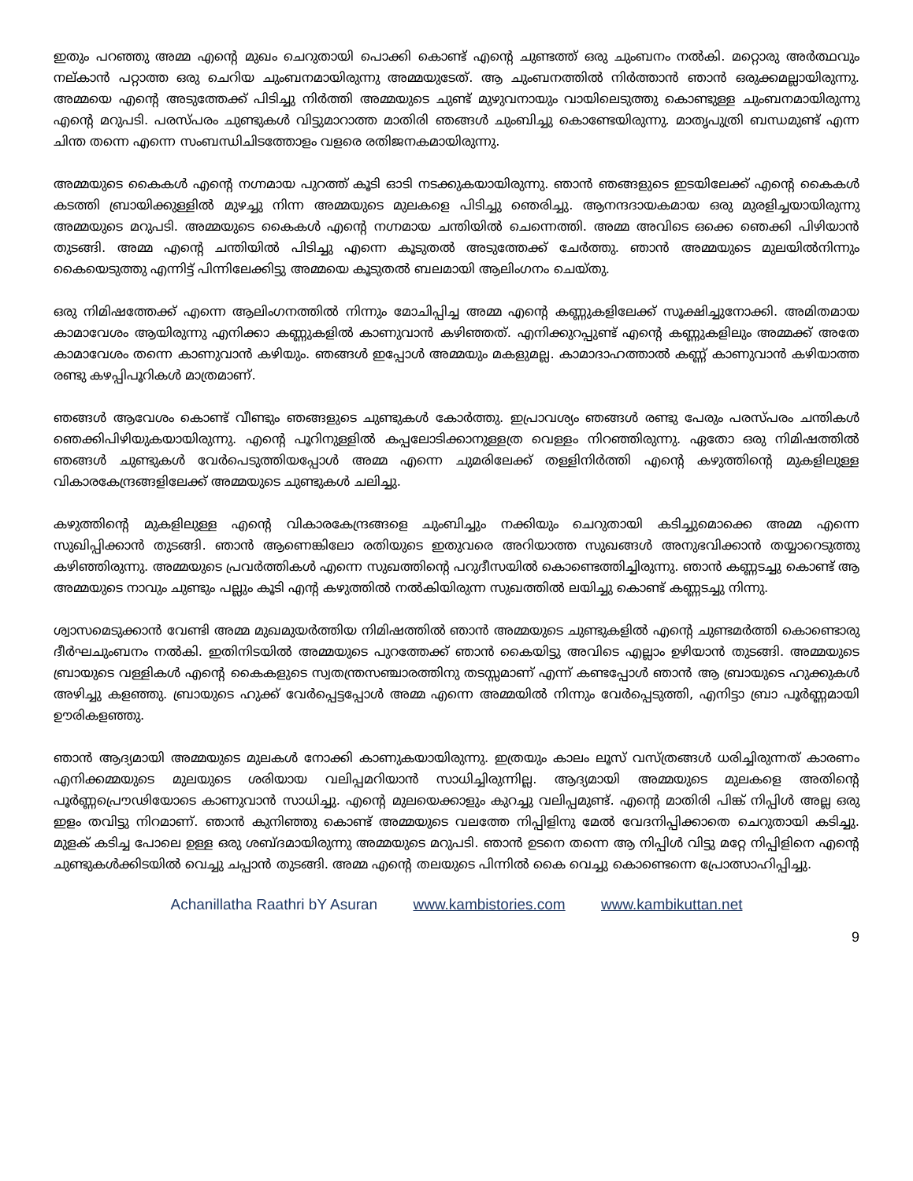ഇതും പറഞ്ഞു അമ്മ എന്റെ മുഖം ചെറുതായി പൊക്കി കൊണ്ട് എന്റെ ചുണ്ടത്ത് ഒരു ചുംബനം നൽകി. മറ്റൊരു അർത്ഥവും നല്കാൻ പറ്റാത്ത ഒരു ചെറിയ ചുംബനമായിരുന്നു അമ്മയുടേത്. ആ ചുംബനത്തിൽ നിർത്താൻ ഞാൻ ഒരുക്കമല്ലായിരുന്നു. അമ്മയെ എന്റെ അടുത്തേക്ക് പിടിച്ചു നിർത്തി അമ്മയുടെ ചുണ്ട് മുഴുവനായും വായിലെടുത്തു കൊണ്ടുള്ള ചുംബനമായിരുന്നു എന്റെ മറുപടി. പരസ്പരം ചുണ്ടുകൾ വിട്ടുമാറാത്ത മാതിരി ഞങ്ങൾ ചുംബിച്ചു കൊണ്ടേയിരുന്നു. മാതൃപുത്രി ബന്ധമുണ്ട് എന്ന ചിന്ത തന്നെ എന്നെ സംബന്ധിചിടത്തോളം വളരെ രതിജനകമായിരുന്നു.
അമ്മയുടെ കൈകൾ എന്റെ നഗ്നമായ പുറത്ത് കൂടി ഓടി നടക്കുകയായിരുന്നു. ഞാൻ ഞങ്ങളുടെ ഇടയിലേക്ക് എന്റെ കൈകൾ കടത്തി ബ്രായിക്കുള്ളിൽ മുഴച്ചു നിന്ന അമ്മയുടെ മുലകളെ പിടിച്ചു ഞെരിച്ചു. ആനന്ദദായകമായ ഒരു മുരളിച്ചയായിരുന്നു അമ്മയുടെ മറുപടി. അമ്മയുടെ കൈകൾ എന്റെ നഗ്നമായ ചന്തിയിൽ ചെന്നെത്തി. അമ്മ അവിടെ ഒക്കെ ഞെക്കി പിഴിയാൻ തുടങ്ങി. അമ്മ എന്റെ ചന്തിയിൽ പിടിച്ചു എന്നെ കൂടുതൽ അടുത്തേക്ക് ചേർത്തു. ഞാൻ അമ്മയുടെ മുലയിൽനിന്നും കൈയെടുത്തു എന്നിട്ട് പിന്നിലേക്കിട്ടു അമ്മയെ കൂടുതൽ ബലമായി ആലിംഗനം ചെയ്തു.
ഒരു നിമിഷത്തേക്ക് എന്നെ ആലിംഗനത്തിൽ നിന്നും മോചിപ്പിച്ച അമ്മ എന്റെ കണ്ണുകളിലേക്ക് സൂക്ഷിച്ചുനോക്കി. അമിതമായ കാമാവേശം ആയിരുന്നു എനിക്കാ കണ്ണുകളിൽ കാണുവാൻ കഴിഞ്ഞത്. എനിക്കുറപ്പുണ്ട് എന്റെ കണ്ണുകളിലും അമ്മക്ക് അതേ കാമാവേശം തന്നെ കാണുവാൻ കഴിയും. ഞങ്ങൾ ഇപ്പോൾ അമ്മയും മകളുമല്ല. കാമാദാഹത്താൽ കണ്ണ് കാണുവാൻ കഴിയാത്ത രണ്ടു കഴപ്പിപൂറികൾ മാത്രമാണ്.
ഞങ്ങൾ ആവേശം കൊണ്ട് വീണ്ടും ഞങ്ങളുടെ ചുണ്ടുകൾ കോർത്തു. ഇപ്രാവശ്യം ഞങ്ങൾ രണ്ടു പേരും പരസ്പരം ചന്തികൾ ഞെക്കിപിഴിയുകയായിരുന്നു. എന്റെ പൂറിനുള്ളിൽ കപ്പലോടിക്കാനുള്ളത്ര വെള്ളം നിറഞ്ഞിരുന്നു. ഏതോ ഒരു നിമിഷത്തിൽ ഞങ്ങൾ ചുണ്ടുകൾ വേർപെടുത്തിയപ്പോൾ അമ്മ എന്നെ ചുമരിലേക്ക് തള്ളിനിർത്തി എന്റെ കഴുത്തിന്റെ മുകളിലുള്ള വികാരകേന്ദ്രങ്ങളിലേക്ക് അമ്മയുടെ ചുണ്ടുകൾ ചലിച്ചു.
കഴുത്തിന്റെ മുകളിലുള്ള എന്റെ വികാരകേന്ദ്രങ്ങളെ ചുംബിച്ചും നക്കിയും ചെറുതായി കടിച്ചുമൊക്കെ അമ്മ എന്നെ സുഖിപ്പിക്കാൻ തുടങ്ങി. ഞാൻ ആണെങ്കിലോ രതിയുടെ ഇതുവരെ അറിയാത്ത സുഖങ്ങൾ അനുഭവിക്കാൻ തയ്യാറെടുത്തു കഴിഞ്ഞിരുന്നു. അമ്മയുടെ പ്രവർത്തികൾ എന്നെ സുഖത്തിന്റെ പറുദീസയിൽ കൊണ്ടെത്തിച്ചിരുന്നു. ഞാൻ കണ്ണടച്ചു കൊണ്ട് ആ അമ്മയുടെ നാവും ചുണ്ടും പല്ലും കൂടി എന്റ കഴുത്തിൽ നൽകിയിരുന്ന സുഖത്തിൽ ലയിച്ചു കൊണ്ട് കണ്ണടച്ചു നിന്നു.
ശ്വാസമെടുക്കാൻ വേണ്ടി അമ്മ മുഖമുയർത്തിയ നിമിഷത്തിൽ ഞാൻ അമ്മയുടെ ചുണ്ടുകളിൽ എന്റെ ചുണ്ടമർത്തി കൊണ്ടൊരു ദീർഘചുംബനം നൽകി. ഇതിനിടയിൽ അമ്മയുടെ പുറത്തേക്ക് ഞാൻ കൈയിട്ടു അവിടെ എല്ലാം ഉഴിയാൻ തുടങ്ങി. അമ്മയുടെ ബ്രായുടെ വള്ളികൾ എന്റെ കൈകളുടെ സ്വതന്ത്രസഞ്ചാരത്തിനു തടസ്സമാണ് എന്ന് കണ്ടപ്പോൾ ഞാൻ ആ ബ്രായുടെ ഹുക്കുകൾ അഴിച്ചു കളഞ്ഞു. ബ്രായുടെ ഹുക്ക് വേർപ്പെട്ടപ്പോൾ അമ്മ എന്നെ അമ്മയിൽ നിന്നും വേർപ്പെടുത്തി, എനിട്ടാ ബ്രാ പൂർണ്ണമായി ഊരികളഞ്ഞു.
ഞാൻ ആദ്യമായി അമ്മയുടെ മുലകൾ നോക്കി കാണുകയായിരുന്നു. ഇത്രയും കാലം ലൂസ് വസ്ത്രങ്ങൾ ധരിച്ചിരുന്നത് കാരണം എനിക്കമ്മയുടെ മുലയുടെ ശരിയായ വലിപ്പമറിയാൻ സാധിച്ചിരുന്നില്ല. ആദ്യമായി അമ്മയുടെ മുലകളെ അതിന്റെ പൂർണ്ണപ്രൌഢിയോടെ കാണുവാൻ സാധിച്ചു. എന്റെ മുലയെക്കാളും കുറച്ചു വലിപ്പമുണ്ട്. എന്റെ മാതിരി പിങ്ക് നിപ്പിൾ അല്ല ഒരു ഇളം തവിട്ടു നിറമാണ്. ഞാൻ കുനിഞ്ഞു കൊണ്ട് അമ്മയുടെ വലത്തേ നിപ്പിളിനു മേൽ വേദനിപ്പിക്കാതെ ചെറുതായി കടിച്ചു. മുളക് കടിച്ച പോലെ ഉള്ള ഒരു ശബ്ദമായിരുന്നു അമ്മയുടെ മറുപടി. ഞാൻ ഉടനെ തന്നെ ആ നിപ്പിൾ വിട്ടു മറ്റേ നിപ്പിളിനെ എന്റെ ചുണ്ടുകൾക്കിടയിൽ വെച്ചു ചപ്പാൻ തുടങ്ങി. അമ്മ എന്റെ തലയുടെ പിന്നിൽ കൈ വെച്ചു കൊണ്ടെന്നെ പ്രോത്സാഹിപ്പിച്ചു.
Achanillatha Raathri bY Asuran www.kambistories.com www.kambikuttan.net
9